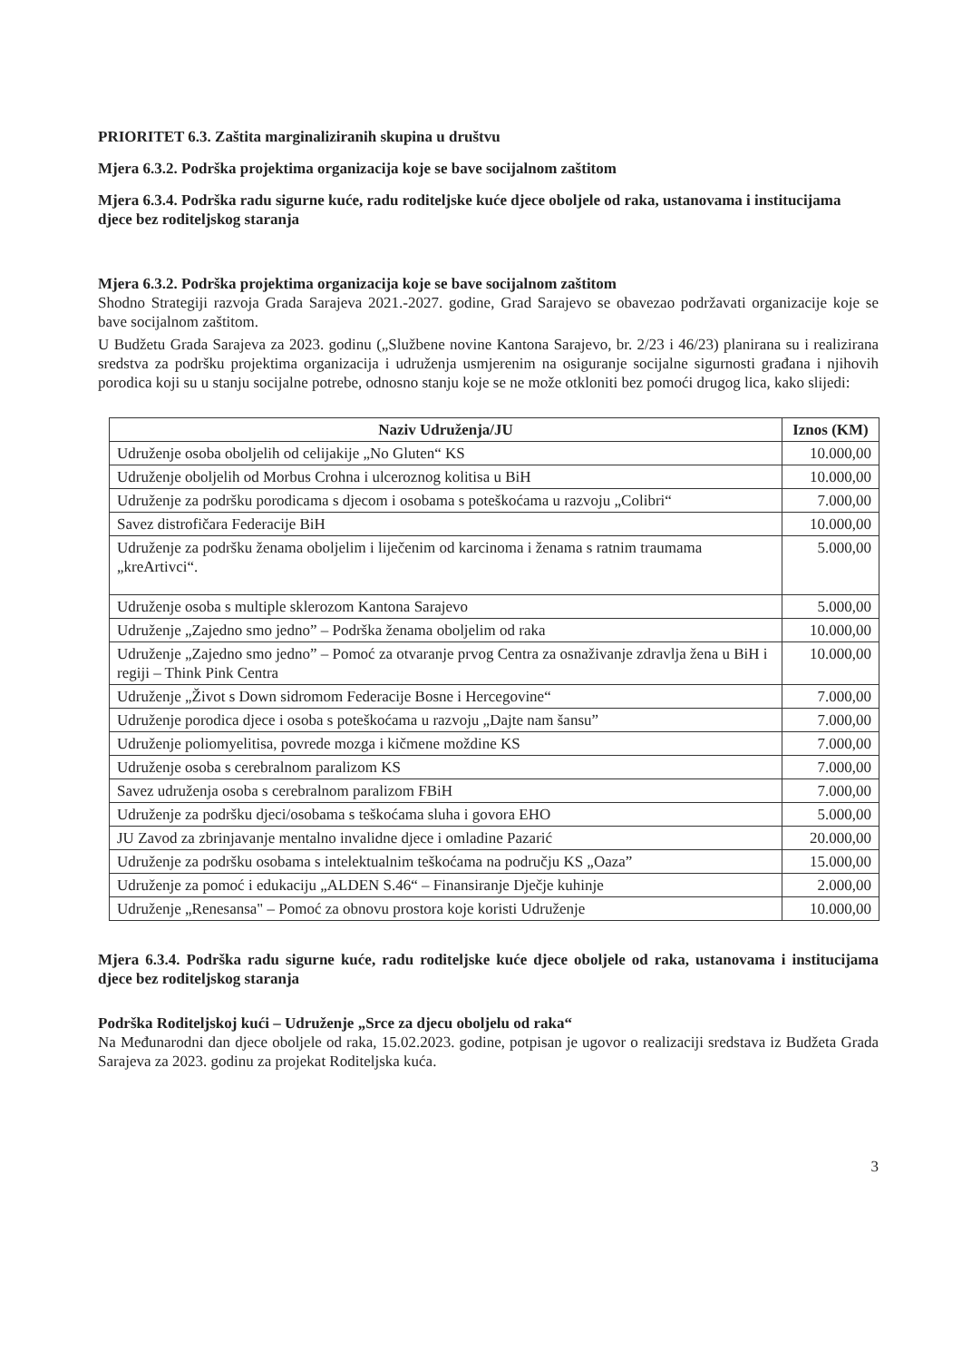PRIORITET 6.3. Zaštita marginaliziranih skupina u društvu
Mjera 6.3.2. Podrška projektima organizacija koje se bave socijalnom zaštitom
Mjera 6.3.4. Podrška radu sigurne kuće, radu roditeljske kuće djece oboljele od raka, ustanovama i institucijama djece bez roditeljskog staranja
Mjera 6.3.2. Podrška projektima organizacija koje se bave socijalnom zaštitom
Shodno Strategiji razvoja Grada Sarajeva 2021.-2027. godine, Grad Sarajevo se obavezao podržavati organizacije koje se bave socijalnom zaštitom.
U Budžetu Grada Sarajeva za 2023. godinu („Službene novine Kantona Sarajevo, br. 2/23 i 46/23) planirana su i realizirana sredstva za podršku projektima organizacija i udruženja usmjerenim na osiguranje socijalne sigurnosti građana i njihovih porodica koji su u stanju socijalne potrebe, odnosno stanju koje se ne može otkloniti bez pomoći drugog lica, kako slijedi:
| Naziv Udruženja/JU | Iznos (KM) |
| --- | --- |
| Udruženje osoba oboljelih od celijakije „No Gluten“ KS | 10.000,00 |
| Udruženje oboljelih od Morbus Crohna i ulceroznog kolitisa u BiH | 10.000,00 |
| Udruženje za podršku porodicama s djecom i osobama s poteškoćama u razvoju „Colibri“ | 7.000,00 |
| Savez distrofičara Federacije BiH | 10.000,00 |
| Udruženje za podršku ženama oboljelim i liječenim od karcinoma i ženama s ratnim traumama „kreArtivci“. | 5.000,00 |
| Udruženje osoba s multiple sklerozom Kantona Sarajevo | 5.000,00 |
| Udruženje „Zajedno smo jedno” – Podrška ženama oboljelim od raka | 10.000,00 |
| Udruženje „Zajedno smo jedno” – Pomoć za otvaranje prvog Centra za osnaživanje zdravlja žena u BiH i regiji – Think Pink Centra | 10.000,00 |
| Udruženje „Život s Down sidromom Federacije Bosne i Hercegovine“ | 7.000,00 |
| Udruženje porodica djece i osoba s poteškoćama u razvoju „Dajte nam šansu” | 7.000,00 |
| Udruženje poliomyelitisa, povrede mozga i kičmene moždine KS | 7.000,00 |
| Udruženje osoba s cerebralnom paralizom KS | 7.000,00 |
| Savez udruženja osoba s cerebralnom paralizom FBiH | 7.000,00 |
| Udruženje za podršku djeci/osobama s teškoćama sluha i govora EHO | 5.000,00 |
| JU Zavod za zbrinjavanje mentalno invalidne djece i omladine Pazarić | 20.000,00 |
| Udruženje za podršku osobama s intelektualnim teškoćama na području KS „Oaza” | 15.000,00 |
| Udruženje za pomoć i edukaciju „ALDEN S.46“ – Finansiranje Dječje kuhinje | 2.000,00 |
| Udruženje „Renesansa" – Pomoć za obnovu prostora koje koristi Udruženje | 10.000,00 |
Mjera 6.3.4. Podrška radu sigurne kuće, radu roditeljske kuće djece oboljele od raka, ustanovama i institucijama djece bez roditeljskog staranja
Podrška Roditeljskoj kući – Udruženje „Srce za djecu oboljelu od raka“
Na Međunarodni dan djece oboljele od raka, 15.02.2023. godine, potpisan je ugovor o realizaciji sredstava iz Budžeta Grada Sarajeva za 2023. godinu za projekat Roditeljska kuća.
3